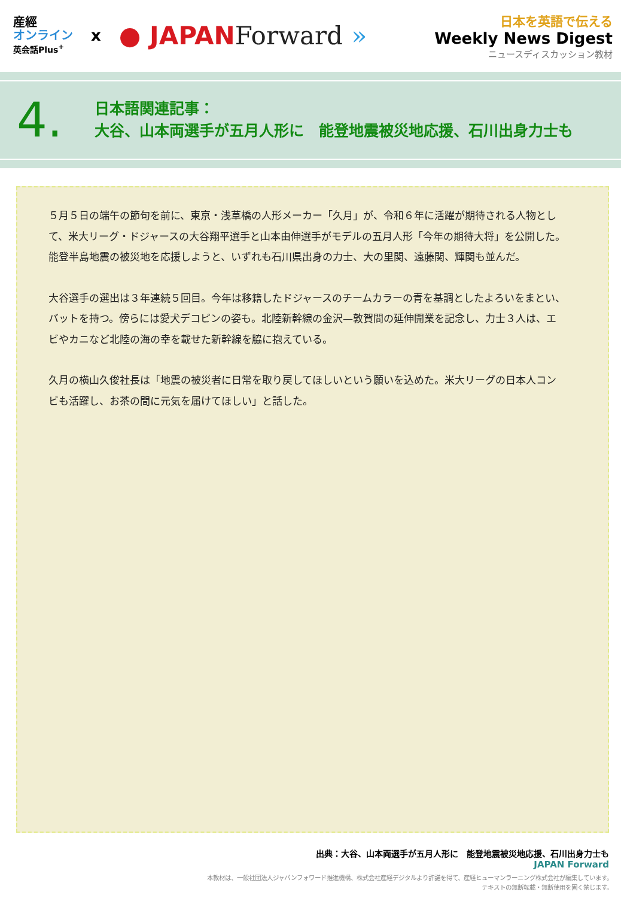産經
オンライン
英会話Plus<sup>+</sup>
x
● JAPANForward »
日本を英語で伝える
Weekly News Digest
ニュースディスカッション教材
4.
日本語関連記事：
大谷、山本両選手が五月人形に　能登地震被災地応援、石川出身力士も
５月５日の端午の節句を前に、東京・浅草橋の人形メーカー「久月」が、令和６年に活躍が期待される人物として、米大リーグ・ドジャースの大谷翔平選手と山本由伸選手がモデルの五月人形「今年の期待大将」を公開した。能登半島地震の被災地を応援しようと、いずれも石川県出身の力士、大の里関、遠藤関、輝関も並んだ。
大谷選手の選出は３年連続５回目。今年は移籍したドジャースのチームカラーの青を基調としたよろいをまとい、バットを持つ。傍らには愛犬デコピンの姿も。北陸新幹線の金沢—敦賀間の延伸開業を記念し、力士３人は、エビやカニなど北陸の海の幸を載せた新幹線を脇に抱えている。
久月の横山久俊社長は「地震の被災者に日常を取り戻してほしいという願いを込めた。米大リーグの日本人コンビも活躍し、お茶の間に元気を届けてほしい」と話した。
出典：大谷、山本両選手が五月人形に　能登地震被災地応援、石川出身力士も
JAPAN Forward
本教材は、一般社団法人ジャパンフォワード推進機構、株式会社産経デジタルより許諾を得て、産経ヒューマンラーニング株式会社が編集しています。
テキストの無断転載・無断使用を固く禁じます。